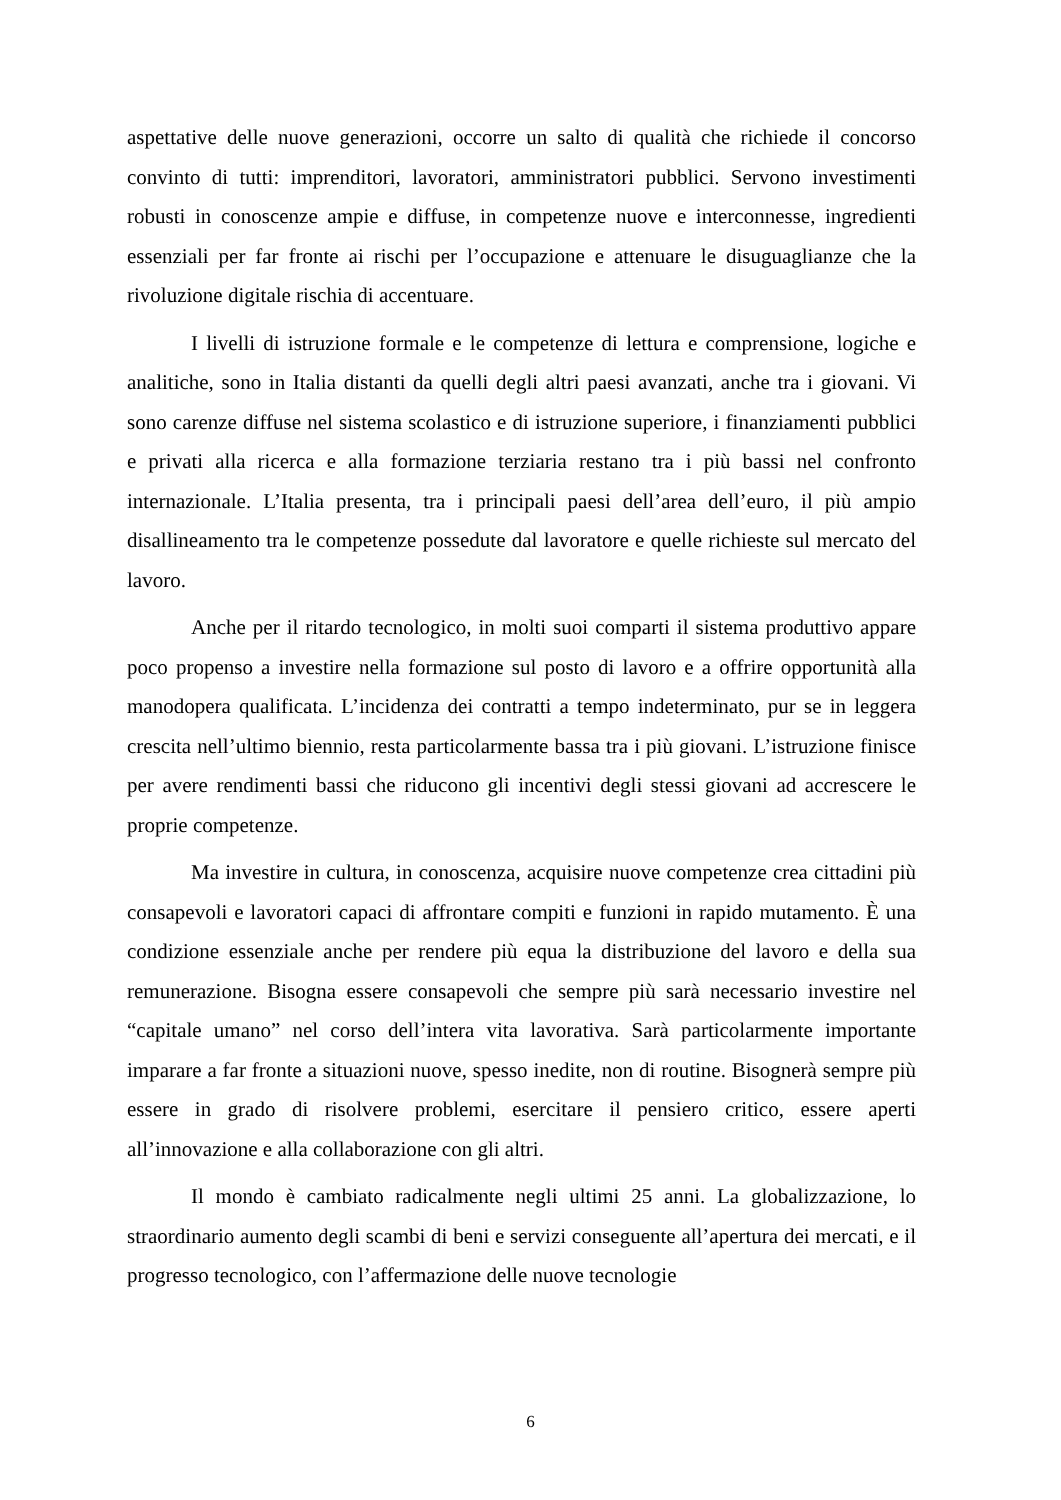aspettative delle nuove generazioni, occorre un salto di qualità che richiede il concorso convinto di tutti: imprenditori, lavoratori, amministratori pubblici. Servono investimenti robusti in conoscenze ampie e diffuse, in competenze nuove e interconnesse, ingredienti essenziali per far fronte ai rischi per l’occupazione e attenuare le disuguaglianze che la rivoluzione digitale rischia di accentuare.
I livelli di istruzione formale e le competenze di lettura e comprensione, logiche e analitiche, sono in Italia distanti da quelli degli altri paesi avanzati, anche tra i giovani. Vi sono carenze diffuse nel sistema scolastico e di istruzione superiore, i finanziamenti pubblici e privati alla ricerca e alla formazione terziaria restano tra i più bassi nel confronto internazionale. L’Italia presenta, tra i principali paesi dell’area dell’euro, il più ampio disallineamento tra le competenze possedute dal lavoratore e quelle richieste sul mercato del lavoro.
Anche per il ritardo tecnologico, in molti suoi comparti il sistema produttivo appare poco propenso a investire nella formazione sul posto di lavoro e a offrire opportunità alla manodopera qualificata. L’incidenza dei contratti a tempo indeterminato, pur se in leggera crescita nell’ultimo biennio, resta particolarmente bassa tra i più giovani. L’istruzione finisce per avere rendimenti bassi che riducono gli incentivi degli stessi giovani ad accrescere le proprie competenze.
Ma investire in cultura, in conoscenza, acquisire nuove competenze crea cittadini più consapevoli e lavoratori capaci di affrontare compiti e funzioni in rapido mutamento. È una condizione essenziale anche per rendere più equa la distribuzione del lavoro e della sua remunerazione. Bisogna essere consapevoli che sempre più sarà necessario investire nel “capitale umano” nel corso dell’intera vita lavorativa. Sarà particolarmente importante imparare a far fronte a situazioni nuove, spesso inedite, non di routine. Bisognerà sempre più essere in grado di risolvere problemi, esercitare il pensiero critico, essere aperti all’innovazione e alla collaborazione con gli altri.
Il mondo è cambiato radicalmente negli ultimi 25 anni. La globalizzazione, lo straordinario aumento degli scambi di beni e servizi conseguente all’apertura dei mercati, e il progresso tecnologico, con l’affermazione delle nuove tecnologie
6